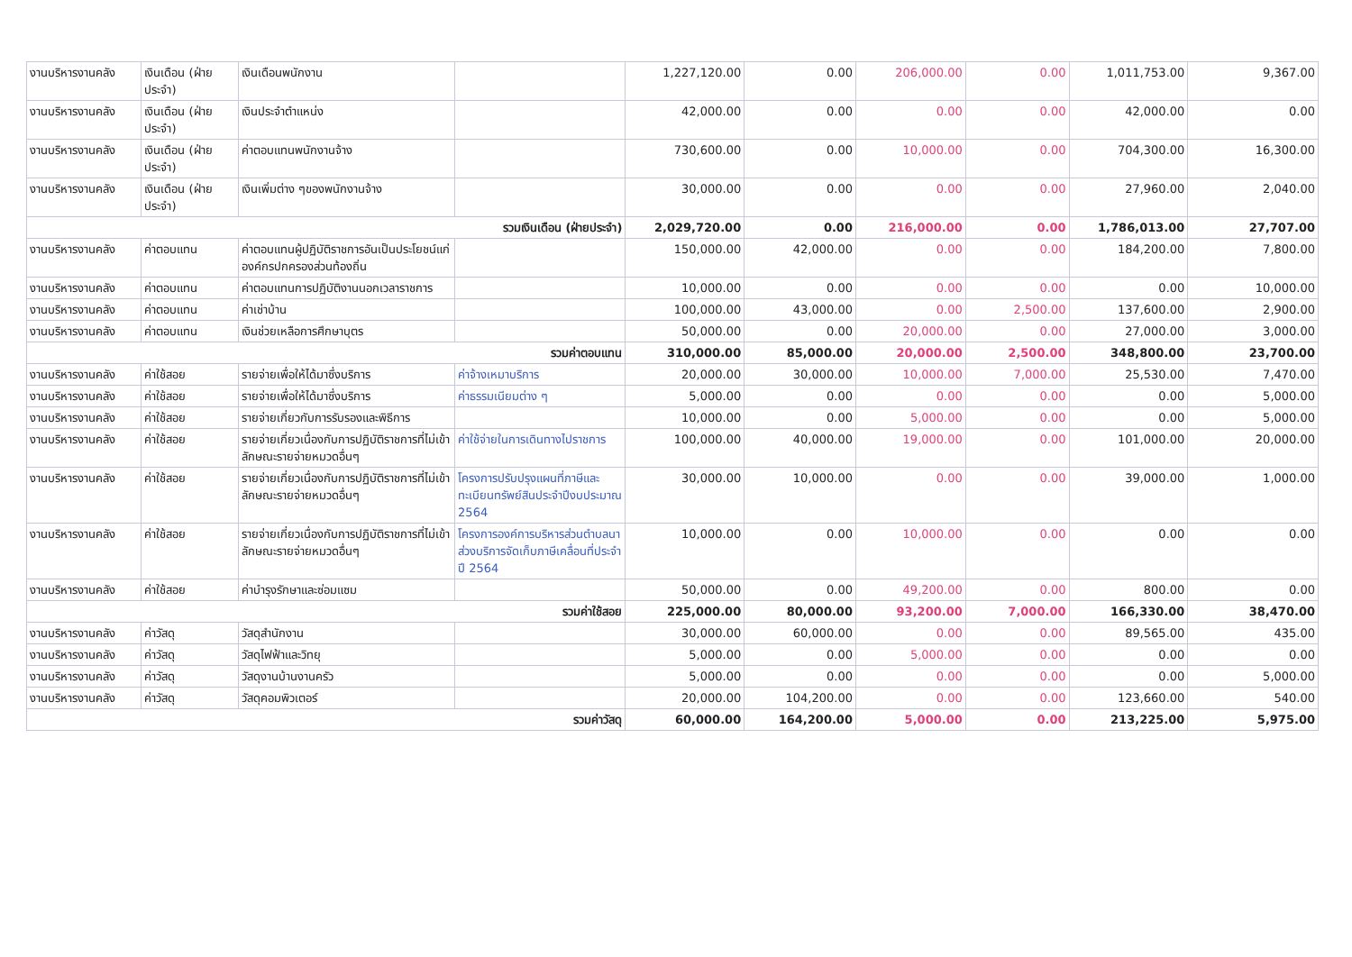| งานบริหารงานคลัง | เงินเดือน (ฝ่ายประจำ) | เงินเดือนพนักงาน | | 1,227,120.00 | 0.00 | 206,000.00 | 0.00 | 1,011,753.00 | 9,367.00 |
| งานบริหารงานคลัง | เงินเดือน (ฝ่ายประจำ) | เงินประจำตำแหน่ง | | 42,000.00 | 0.00 | 0.00 | 0.00 | 42,000.00 | 0.00 |
| งานบริหารงานคลัง | เงินเดือน (ฝ่ายประจำ) | ค่าตอบแทนพนักงานจ้าง | | 730,600.00 | 0.00 | 10,000.00 | 0.00 | 704,300.00 | 16,300.00 |
| งานบริหารงานคลัง | เงินเดือน (ฝ่ายประจำ) | เงินเพิ่มต่าง ๆของพนักงานจ้าง | | 30,000.00 | 0.00 | 0.00 | 0.00 | 27,960.00 | 2,040.00 |
| รวมเงินเดือน (ฝ่ายประจำ) | | | | 2,029,720.00 | 0.00 | 216,000.00 | 0.00 | 1,786,013.00 | 27,707.00 |
| งานบริหารงานคลัง | ค่าตอบแทน | ค่าตอบแทนผู้ปฏิบัติราชการอันเป็นประโยชน์แก่องค์กรปกครองส่วนท้องถิ่น | | 150,000.00 | 42,000.00 | 0.00 | 0.00 | 184,200.00 | 7,800.00 |
| งานบริหารงานคลัง | ค่าตอบแทน | ค่าตอบแทนการปฏิบัติงานนอกเวลาราชการ | | 10,000.00 | 0.00 | 0.00 | 0.00 | 0.00 | 10,000.00 |
| งานบริหารงานคลัง | ค่าตอบแทน | ค่าเช่าบ้าน | | 100,000.00 | 43,000.00 | 0.00 | 2,500.00 | 137,600.00 | 2,900.00 |
| งานบริหารงานคลัง | ค่าตอบแทน | เงินช่วยเหลือการศึกษาบุตร | | 50,000.00 | 0.00 | 20,000.00 | 0.00 | 27,000.00 | 3,000.00 |
| รวมค่าตอบแทน | | | | 310,000.00 | 85,000.00 | 20,000.00 | 2,500.00 | 348,800.00 | 23,700.00 |
| งานบริหารงานคลัง | ค่าใช้สอย | รายจ่ายเพื่อให้ได้มาซึ่งบริการ | ค่าจ้างเหมาบริการ | 20,000.00 | 30,000.00 | 10,000.00 | 7,000.00 | 25,530.00 | 7,470.00 |
| งานบริหารงานคลัง | ค่าใช้สอย | รายจ่ายเพื่อให้ได้มาซึ่งบริการ | ค่าธรรมเนียมต่าง ๆ | 5,000.00 | 0.00 | 0.00 | 0.00 | 0.00 | 5,000.00 |
| งานบริหารงานคลัง | ค่าใช้สอย | รายจ่ายเกี่ยวกับการรับรองและพิธีการ | | 10,000.00 | 0.00 | 5,000.00 | 0.00 | 0.00 | 5,000.00 |
| งานบริหารงานคลัง | ค่าใช้สอย | รายจ่ายเกี่ยวเนื่องกับการปฏิบัติราชการที่ไม่เข้าลักษณะรายจ่ายหมวดอื่นๆ | ค่าใช้จ่ายในการเดินทางไปราชการ | 100,000.00 | 40,000.00 | 19,000.00 | 0.00 | 101,000.00 | 20,000.00 |
| งานบริหารงานคลัง | ค่าใช้สอย | รายจ่ายเกี่ยวเนื่องกับการปฏิบัติราชการที่ไม่เข้าลักษณะรายจ่ายหมวดอื่นๆ | โครงการปรับปรุงแผนที่ภาษีและทะเบียนทรัพย์สินประจำปีงบประมาณ 2564 | 30,000.00 | 10,000.00 | 0.00 | 0.00 | 39,000.00 | 1,000.00 |
| งานบริหารงานคลัง | ค่าใช้สอย | รายจ่ายเกี่ยวเนื่องกับการปฏิบัติราชการที่ไม่เข้าลักษณะรายจ่ายหมวดอื่นๆ | โครงการองค์การบริหารส่วนตำบลนาส่วงบริการจัดเก็บภาษีเคลื่อนที่ประจำปี 2564 | 10,000.00 | 0.00 | 10,000.00 | 0.00 | 0.00 | 0.00 |
| งานบริหารงานคลัง | ค่าใช้สอย | ค่าบำรุงรักษาและซ่อมแซม | | 50,000.00 | 0.00 | 49,200.00 | 0.00 | 800.00 | 0.00 |
| รวมค่าใช้สอย | | | | 225,000.00 | 80,000.00 | 93,200.00 | 7,000.00 | 166,330.00 | 38,470.00 |
| งานบริหารงานคลัง | ค่าวัสดุ | วัสดุสำนักงาน | | 30,000.00 | 60,000.00 | 0.00 | 0.00 | 89,565.00 | 435.00 |
| งานบริหารงานคลัง | ค่าวัสดุ | วัสดุไฟฟ้าและวิทยุ | | 5,000.00 | 0.00 | 5,000.00 | 0.00 | 0.00 | 0.00 |
| งานบริหารงานคลัง | ค่าวัสดุ | วัสดุงานบ้านงานครัว | | 5,000.00 | 0.00 | 0.00 | 0.00 | 0.00 | 5,000.00 |
| งานบริหารงานคลัง | ค่าวัสดุ | วัสดุคอมพิวเตอร์ | | 20,000.00 | 104,200.00 | 0.00 | 0.00 | 123,660.00 | 540.00 |
| รวมค่าวัสดุ | | | | 60,000.00 | 164,200.00 | 5,000.00 | 0.00 | 213,225.00 | 5,975.00 |